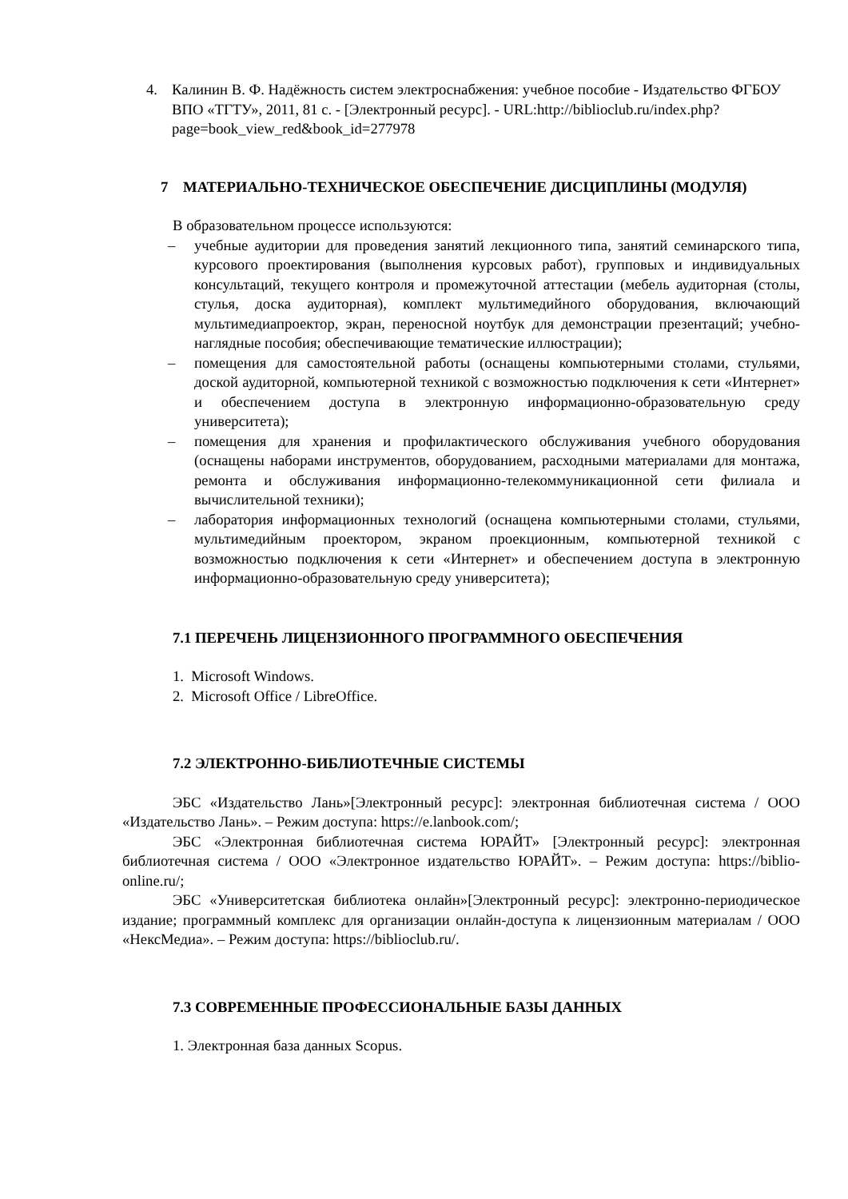4. Калинин В. Ф. Надёжность систем электроснабжения: учебное пособие - Издательство ФГБОУ ВПО «ТГТУ», 2011, 81 с. - [Электронный ресурс]. - URL:http://biblioclub.ru/index.php?page=book_view_red&book_id=277978
7 МАТЕРИАЛЬНО-ТЕХНИЧЕСКОЕ ОБЕСПЕЧЕНИЕ ДИСЦИПЛИНЫ (МОДУЛЯ)
В образовательном процессе используются:
– учебные аудитории для проведения занятий лекционного типа, занятий семинарского типа, курсового проектирования (выполнения курсовых работ), групповых и индивидуальных консультаций, текущего контроля и промежуточной аттестации (мебель аудиторная (столы, стулья, доска аудиторная), комплект мультимедийного оборудования, включающий мультимедиапроектор, экран, переносной ноутбук для демонстрации презентаций; учебно-наглядные пособия; обеспечивающие тематические иллюстрации);
– помещения для самостоятельной работы (оснащены компьютерными столами, стульями, доской аудиторной, компьютерной техникой с возможностью подключения к сети «Интернет» и обеспечением доступа в электронную информационно-образовательную среду университета);
– помещения для хранения и профилактического обслуживания учебного оборудования (оснащены наборами инструментов, оборудованием, расходными материалами для монтажа, ремонта и обслуживания информационно-телекоммуникационной сети филиала и вычислительной техники);
– лаборатория информационных технологий (оснащена компьютерными столами, стульями, мультимедийным проектором, экраном проекционным, компьютерной техникой с возможностью подключения к сети «Интернет» и обеспечением доступа в электронную информационно-образовательную среду университета);
7.1 ПЕРЕЧЕНЬ ЛИЦЕНЗИОННОГО ПРОГРАММНОГО ОБЕСПЕЧЕНИЯ
1. Microsoft Windows.
2. Microsoft Office / LibreOffice.
7.2 ЭЛЕКТРОННО-БИБЛИОТЕЧНЫЕ СИСТЕМЫ
ЭБС «Издательство Лань»[Электронный ресурс]: электронная библиотечная система / ООО «Издательство Лань». – Режим доступа: https://e.lanbook.com/;
ЭБС «Электронная библиотечная система ЮРАЙТ» [Электронный ресурс]: электронная библиотечная система / ООО «Электронное издательство ЮРАЙТ». – Режим доступа: https://biblio-online.ru/;
ЭБС «Университетская библиотека онлайн»[Электронный ресурс]: электронно-периодическое издание; программный комплекс для организации онлайн-доступа к лицензионным материалам / ООО «НексМедиа». – Режим доступа: https://biblioclub.ru/.
7.3 СОВРЕМЕННЫЕ ПРОФЕССИОНАЛЬНЫЕ БАЗЫ ДАННЫХ
1. Электронная база данных Scopus.